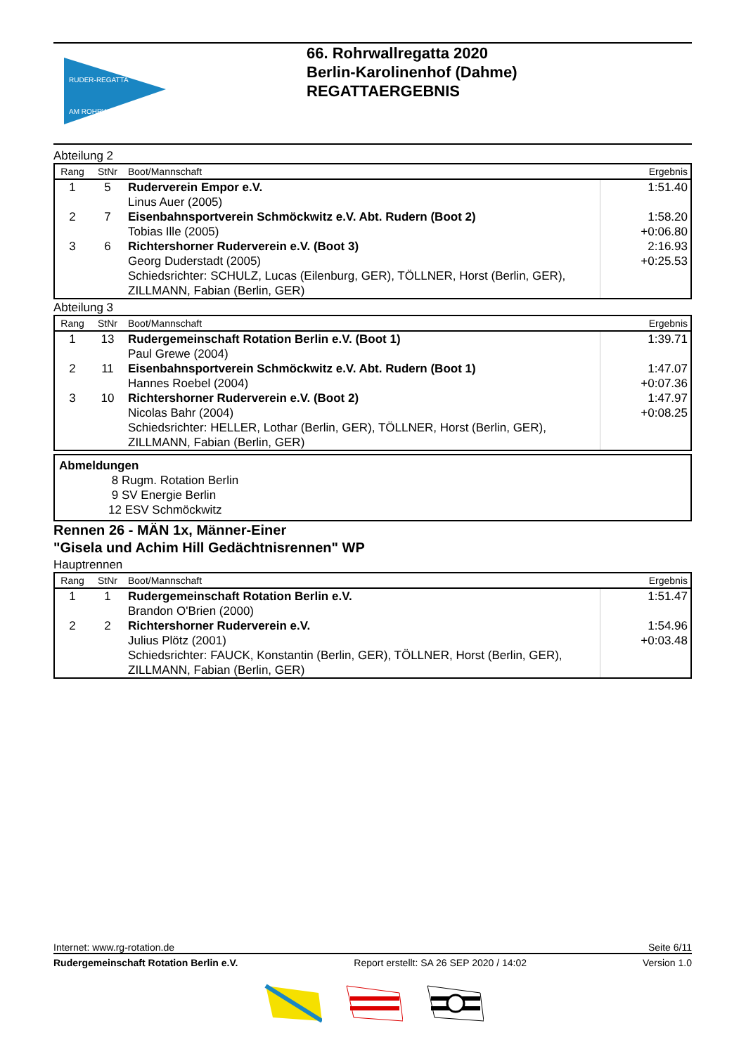RUDER-REGATTA
AM ROHRWALL
66. Rohrwallregatta 2020
Berlin-Karolinenhof (Dahme)
REGATTAERGEBNIS
Abteilung 2
| Rang | StNr | Boot/Mannschaft | Ergebnis |
| --- | --- | --- | --- |
| 1 | 5 | Ruderverein Empor e.V. Linus Auer (2005) | 1:51.40 |
| 2 | 7 | Eisenbahnsportverein Schmöckwitz e.V. Abt. Rudern (Boot 2) Tobias Ille (2005) | 1:58.20 +0:06.80 |
| 3 | 6 | Richtershorner Ruderverein e.V. (Boot 3) Georg Duderstadt (2005) Schiedsrichter: SCHULZ, Lucas (Eilenburg, GER), TÖLLNER, Horst (Berlin, GER), ZILLMANN, Fabian (Berlin, GER) | 2:16.93 +0:25.53 |
Abteilung 3
| Rang | StNr | Boot/Mannschaft | Ergebnis |
| --- | --- | --- | --- |
| 1 | 13 | Rudergemeinschaft Rotation Berlin e.V. (Boot 1) Paul Grewe (2004) | 1:39.71 |
| 2 | 11 | Eisenbahnsportverein Schmöckwitz e.V. Abt. Rudern (Boot 1) Hannes Roebel (2004) | 1:47.07 +0:07.36 |
| 3 | 10 | Richtershorner Ruderverein e.V. (Boot 2) Nicolas Bahr (2004) Schiedsrichter: HELLER, Lothar (Berlin, GER), TÖLLNER, Horst (Berlin, GER), ZILLMANN, Fabian (Berlin, GER) | 1:47.97 +0:08.25 |
Abmeldungen
8 Rugm. Rotation Berlin
9 SV Energie Berlin
12 ESV Schmöckwitz
Rennen 26 - MÄN 1x, Männer-Einer
"Gisela und Achim Hill Gedächtnisrennen" WP
Hauptrennen
| Rang | StNr | Boot/Mannschaft | Ergebnis |
| --- | --- | --- | --- |
| 1 | 1 | Rudergemeinschaft Rotation Berlin e.V. Brandon O'Brien (2000) | 1:51.47 |
| 2 | 2 | Richtershorner Ruderverein e.V. Julius Plötz (2001) Schiedsrichter: FAUCK, Konstantin (Berlin, GER), TÖLLNER, Horst (Berlin, GER), ZILLMANN, Fabian (Berlin, GER) | 1:54.96 +0:03.48 |
Internet: www.rg-rotation.de Seite 6/11
Rudergemeinschaft Rotation Berlin e.V. Report erstellt: SA 26 SEP 2020 / 14:02 Version 1.0